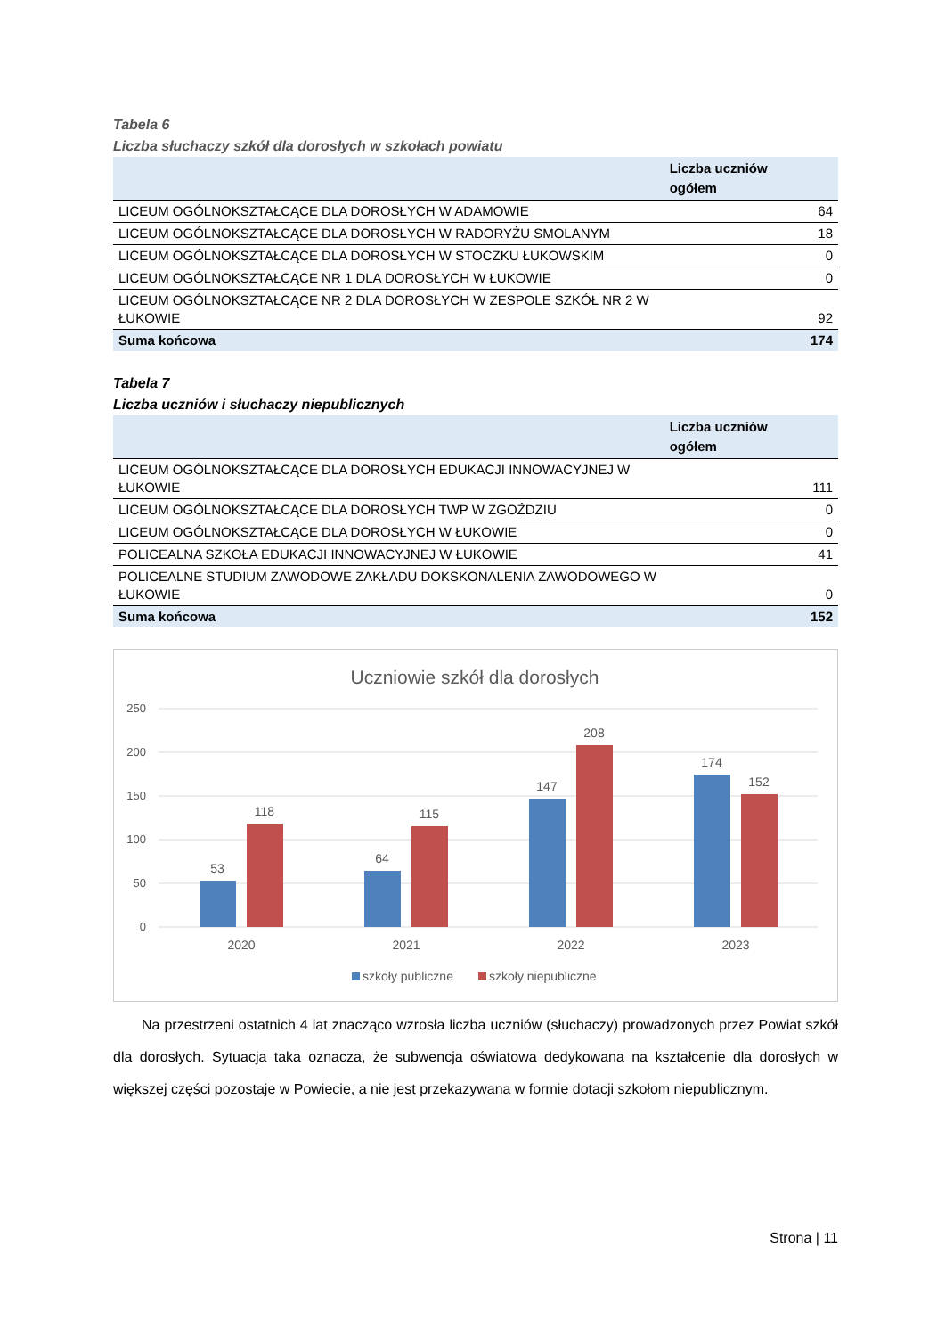Tabela 6
Liczba słuchaczy szkół dla dorosłych w szkołach powiatu
| | Liczba uczniów ogółem |
| --- | --- |
| LICEUM OGÓLNOKSZTAŁCĄCE DLA DOROSŁYCH W ADAMOWIE | 64 |
| LICEUM OGÓLNOKSZTAŁCĄCE DLA DOROSŁYCH W RADORYŻU SMOLANYM | 18 |
| LICEUM OGÓLNOKSZTAŁCĄCE DLA DOROSŁYCH W STOCZKU ŁUKOWSKIM | 0 |
| LICEUM OGÓLNOKSZTAŁCĄCE NR 1 DLA DOROSŁYCH W ŁUKOWIE | 0 |
| LICEUM OGÓLNOKSZTAŁCĄCE NR 2 DLA DOROSŁYCH W ZESPOLE SZKÓŁ NR 2 W ŁUKOWIE | 92 |
| Suma końcowa | 174 |
Tabela 7
Liczba uczniów i słuchaczy niepublicznych
| | Liczba uczniów ogółem |
| --- | --- |
| LICEUM OGÓLNOKSZTAŁCĄCE DLA DOROSŁYCH EDUKACJI INNOWACYJNEJ W ŁUKOWIE | 111 |
| LICEUM OGÓLNOKSZTAŁCĄCE DLA DOROSŁYCH TWP W ZGOŹDZIU | 0 |
| LICEUM OGÓLNOKSZTAŁCĄCE DLA DOROSŁYCH W ŁUKOWIE | 0 |
| POLICEALNA SZKOŁA EDUKACJI INNOWACYJNEJ W ŁUKOWIE | 41 |
| POLICEALNE STUDIUM ZAWODOWE ZAKŁADU DOKSKONALENIA ZAWODOWEGO W ŁUKOWIE | 0 |
| Suma końcowa | 152 |
Uczniowie szkół dla dorosłych
250
200
150
100
50
0
53
118
64
115
147
208
174
152
2020
2021
2022
2023
szkoły publiczne
szkoły niepubliczne
Na przestrzeni ostatnich 4 lat znacząco wzrosła liczba uczniów (słuchaczy) prowadzonych przez Powiat szkół dla dorosłych. Sytuacja taka oznacza, że subwencja oświatowa dedykowana na kształcenie dla dorosłych w większej części pozostaje w Powiecie, a nie jest przekazywana w formie dotacji szkołom niepublicznym.
Strona | 11